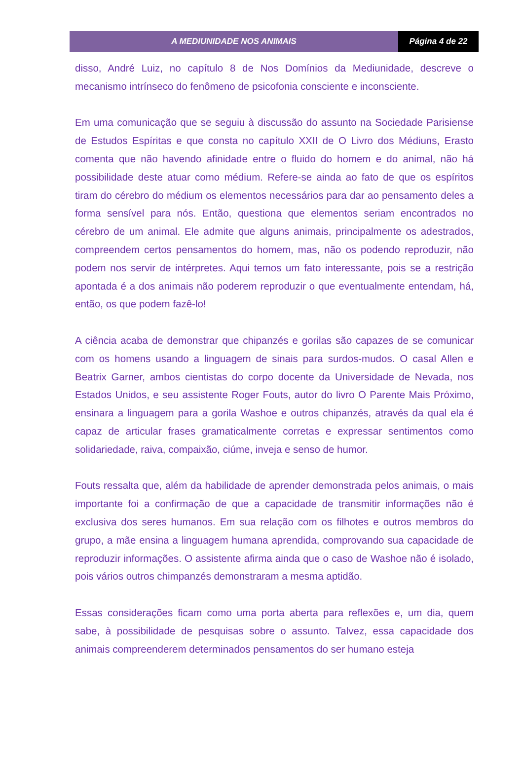A MEDIUNIDADE NOS ANIMAIS Página 4 de 22
disso, André Luiz, no capítulo 8 de Nos Domínios da Mediunidade, descreve o mecanismo intrínseco do fenômeno de psicofonia consciente e inconsciente.
Em uma comunicação que se seguiu à discussão do assunto na Sociedade Parisiense de Estudos Espíritas e que consta no capítulo XXII de O Livro dos Médiuns, Erasto comenta que não havendo afinidade entre o fluido do homem e do animal, não há possibilidade deste atuar como médium. Refere-se ainda ao fato de que os espíritos tiram do cérebro do médium os elementos necessários para dar ao pensamento deles a forma sensível para nós. Então, questiona que elementos seriam encontrados no cérebro de um animal. Ele admite que alguns animais, principalmente os adestrados, compreendem certos pensamentos do homem, mas, não os podendo reproduzir, não podem nos servir de intérpretes. Aqui temos um fato interessante, pois se a restrição apontada é a dos animais não poderem reproduzir o que eventualmente entendam, há, então, os que podem fazê-lo!
A ciência acaba de demonstrar que chipanzés e gorilas são capazes de se comunicar com os homens usando a linguagem de sinais para surdos-mudos. O casal Allen e Beatrix Garner, ambos cientistas do corpo docente da Universidade de Nevada, nos Estados Unidos, e seu assistente Roger Fouts, autor do livro O Parente Mais Próximo, ensinara a linguagem para a gorila Washoe e outros chipanzés, através da qual ela é capaz de articular frases gramaticalmente corretas e expressar sentimentos como solidariedade, raiva, compaixão, ciúme, inveja e senso de humor.
Fouts ressalta que, além da habilidade de aprender demonstrada pelos animais, o mais importante foi a confirmação de que a capacidade de transmitir informações não é exclusiva dos seres humanos. Em sua relação com os filhotes e outros membros do grupo, a mãe ensina a linguagem humana aprendida, comprovando sua capacidade de reproduzir informações. O assistente afirma ainda que o caso de Washoe não é isolado, pois vários outros chimpanzés demonstraram a mesma aptidão.
Essas considerações ficam como uma porta aberta para reflexões e, um dia, quem sabe, à possibilidade de pesquisas sobre o assunto. Talvez, essa capacidade dos animais compreenderem determinados pensamentos do ser humano esteja